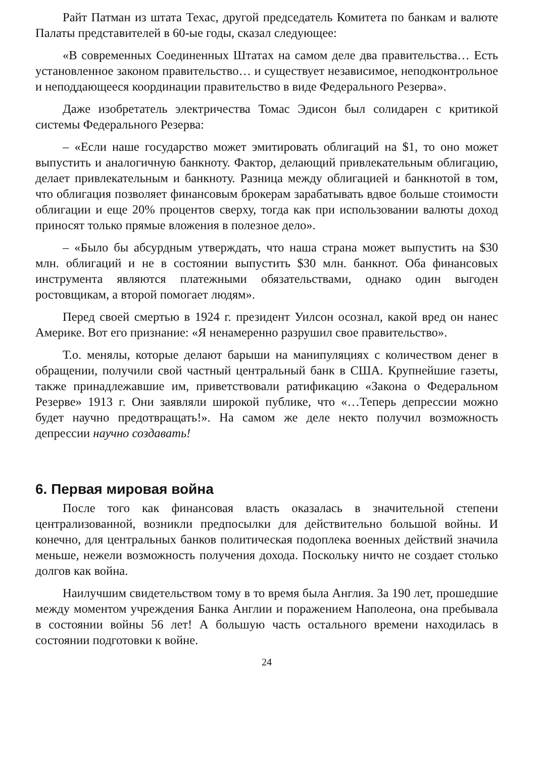Райт Патман из штата Техас, другой председатель Комитета по банкам и валюте Палаты представителей в 60-ые годы, сказал следующее:
«В современных Соединенных Штатах на самом деле два правительства… Есть установленное законом правительство… и существует независимое, неподконтрольное и неподдающееся координации правительство в виде Федерального Резерва».
Даже изобретатель электричества Томас Эдисон был солидарен с критикой системы Федерального Резерва:
– «Если наше государство может эмитировать облигаций на $1, то оно может выпустить и аналогичную банкноту. Фактор, делающий привлекательным облигацию, делает привлекательным и банкноту. Разница между облигацией и банкнотой в том, что облигация позволяет финансовым брокерам зарабатывать вдвое больше стоимости облигации и еще 20% процентов сверху, тогда как при использовании валюты доход приносят только прямые вложения в полезное дело».
– «Было бы абсурдным утверждать, что наша страна может выпустить на $30 млн. облигаций и не в состоянии выпустить $30 млн. банкнот. Оба финансовых инструмента являются платежными обязательствами, однако один выгоден ростовщикам, а второй помогает людям».
Перед своей смертью в 1924 г. президент Уилсон осознал, какой вред он нанес Америке. Вот его признание: «Я ненамеренно разрушил свое правительство».
Т.о. менялы, которые делают барыши на манипуляциях с количеством денег в обращении, получили свой частный центральный банк в США. Крупнейшие газеты, также принадлежавшие им, приветствовали ратификацию «Закона о Федеральном Резерве» 1913 г. Они заявляли широкой публике, что «…Теперь депрессии можно будет научно предотвращать!». На самом же деле некто получил возможность депрессии научно создавать!
6. Первая мировая война
После того как финансовая власть оказалась в значительной степени централизованной, возникли предпосылки для действительно большой войны. И конечно, для центральных банков политическая подоплека военных действий значила меньше, нежели возможность получения дохода. Поскольку ничто не создает столько долгов как война.
Наилучшим свидетельством тому в то время была Англия. За 190 лет, прошедшие между моментом учреждения Банка Англии и поражением Наполеона, она пребывала в состоянии войны 56 лет! А большую часть остального времени находилась в состоянии подготовки к войне.
24